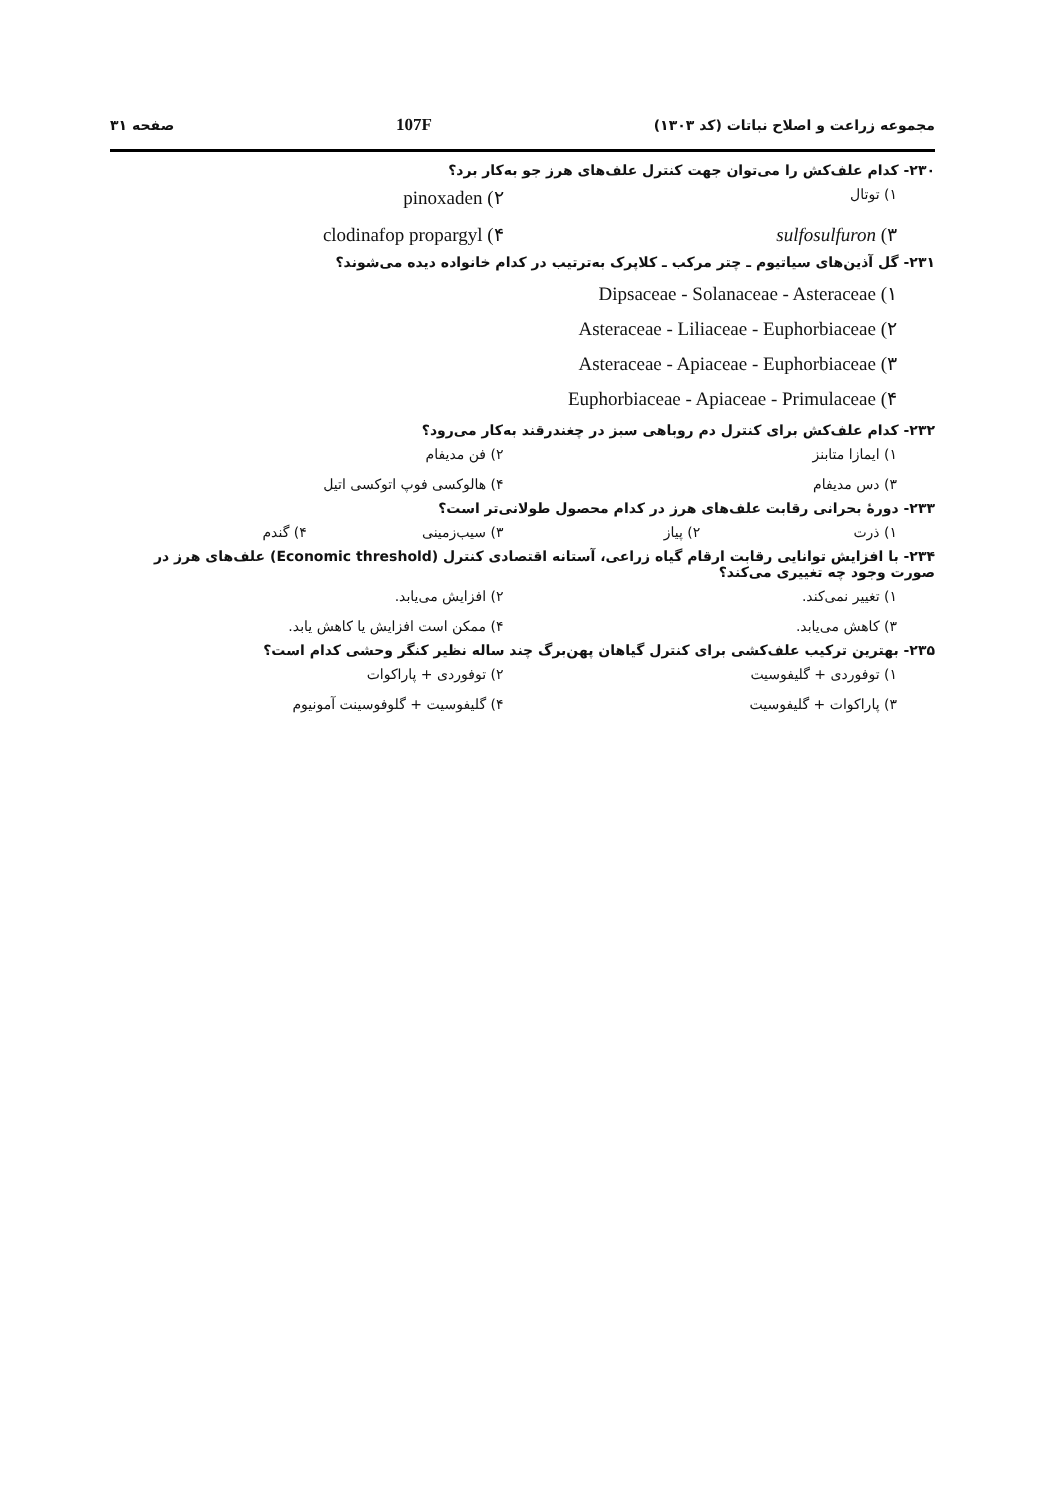مجموعه زراعت و اصلاح نباتات (کد ۱۳۰۳) 107F صفحه ۳۱
۲۳۰- کدام علف‌کش را می‌توان جهت کنترل علف‌های هرز جو به‌کار برد؟
۱) توتال ۲) pinoxaden ۳) sulfosulfuron ۴) clodinafop propargyl
۲۳۱- گل آذین‌های سیاتیوم ـ چتر مرکب ـ کلاپرک به‌ترتیب در کدام خانواده دیده می‌شوند؟
۱) Dipsaceae - Solanaceae - Asteraceae
۲) Asteraceae - Liliaceae - Euphorbiaceae
۳) Asteraceae - Apiaceae - Euphorbiaceae
۴) Euphorbiaceae - Apiaceae - Primulaceae
۲۳۲- کدام علف‌کش برای کنترل دم روباهی سبز در چغندرقند به‌کار می‌رود؟
۱) ایمازا متابنز ۲) فن مدیفام ۳) دس مدیفام ۴) هالوکسی فوپ اتوکسی اتیل
۲۳۳- دورهٔ بحرانی رقابت علف‌های هرز در کدام محصول طولانی‌تر است؟
۱) ذرت ۲) پیاز ۳) سیب‌زمینی ۴) گندم
۲۳۴- با افزایش توانایی رقابت ارقام گیاه زراعی، آستانه اقتصادی کنترل (Economic threshold) علف‌های هرز در صورت وجود چه تغییری می‌کند؟
۱) تغییر نمی‌کند. ۲) افزایش می‌یابد. ۳) کاهش می‌یابد. ۴) ممکن است افزایش یا کاهش یابد.
۲۳۵- بهترین ترکیب علف‌کشی برای کنترل گیاهان پهن‌برگ چند ساله نظیر کنگر وحشی کدام است؟
۱) توفوردی + گلیفوسیت ۲) توفوردی + پاراکوات ۳) پاراکوات + گلیفوسیت ۴) گلیفوسیت + گلوفوسینت آمونیوم